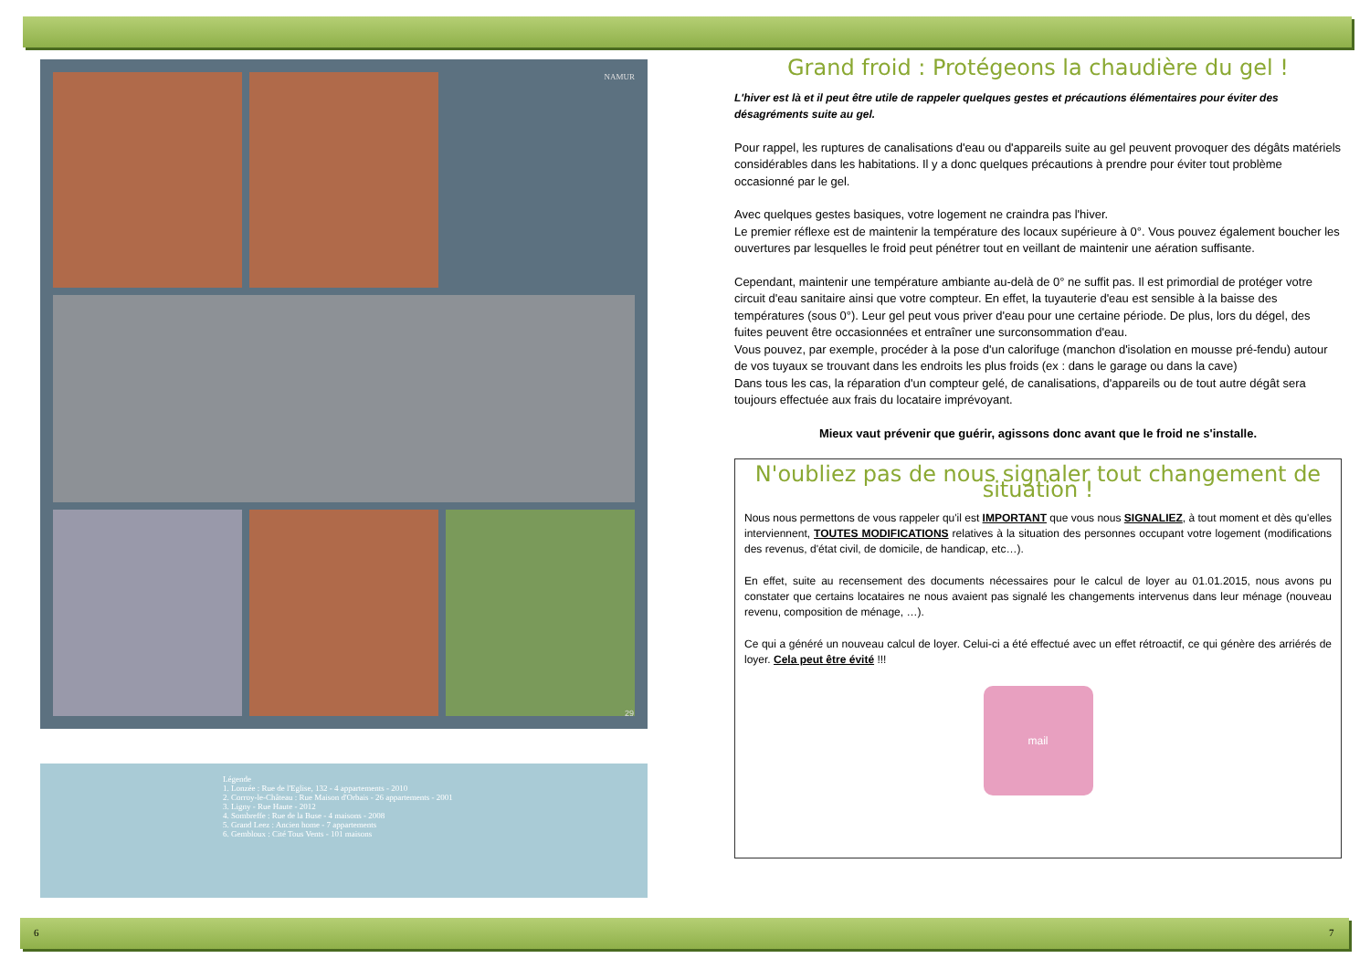NAMUR
29
Légende
1. Lonzée : Rue de l'Eglise, 132 - 4 appartements - 2010
2. Corroy-le-Château : Rue Maison d'Orbais - 26 appartements - 2001
3. Ligny - Rue Haute - 2012
4. Sombreffe : Rue de la Buse - 4 maisons - 2008
5. Grand Leez : Ancien home - 7 appartements
6. Gembloux : Cité Tous Vents - 101 maisons
Grand froid : Protégeons la chaudière du gel !
L'hiver est là et il peut être utile de rappeler quelques gestes et précautions élémentaires pour éviter des désagréments suite au gel.
Pour rappel, les ruptures de canalisations d'eau ou d'appareils suite au gel peuvent provoquer des dégâts matériels considérables dans les habitations. Il y a donc quelques précautions à prendre pour éviter tout problème occasionné par le gel.
Avec quelques gestes basiques, votre logement ne craindra pas l'hiver.
Le premier réflexe est de maintenir la température des locaux supérieure à 0°. Vous pouvez également boucher les ouvertures par lesquelles le froid peut pénétrer tout en veillant de maintenir une aération suffisante.
Cependant, maintenir une température ambiante au-delà de 0° ne suffit pas. Il est primordial de protéger votre circuit d'eau sanitaire ainsi que votre compteur. En effet, la tuyauterie d'eau est sensible à la baisse des températures (sous 0°). Leur gel peut vous priver d'eau pour une certaine période. De plus, lors du dégel, des fuites peuvent être occasionnées et entraîner une surconsommation d'eau.
Vous pouvez, par exemple, procéder à la pose d'un calorifuge (manchon d'isolation en mousse pré-fendu) autour de vos tuyaux se trouvant dans les endroits les plus froids (ex : dans le garage ou dans la cave)
Dans tous les cas, la réparation d'un compteur gelé, de canalisations, d'appareils ou de tout autre dégât sera toujours effectuée aux frais du locataire imprévoyant.
Mieux vaut prévenir que guérir, agissons donc avant que le froid ne s'installe.
N'oubliez pas de nous signaler tout changement de situation !
Nous nous permettons de vous rappeler qu'il est IMPORTANT que vous nous SIGNALIEZ, à tout moment et dès qu'elles interviennent, TOUTES MODIFICATIONS relatives à la situation des personnes occupant votre logement (modifications des revenus, d'état civil, de domicile, de handicap, etc…).
En effet, suite au recensement des documents nécessaires pour le calcul de loyer au 01.01.2015, nous avons pu constater que certains locataires ne nous avaient pas signalé les changements intervenus dans leur ménage (nouveau revenu, composition de ménage, …).
Ce qui a généré un nouveau calcul de loyer. Celui-ci a été effectué avec un effet rétroactif, ce qui génère des arriérés de loyer. Cela peut être évité !!!
mail
6 7